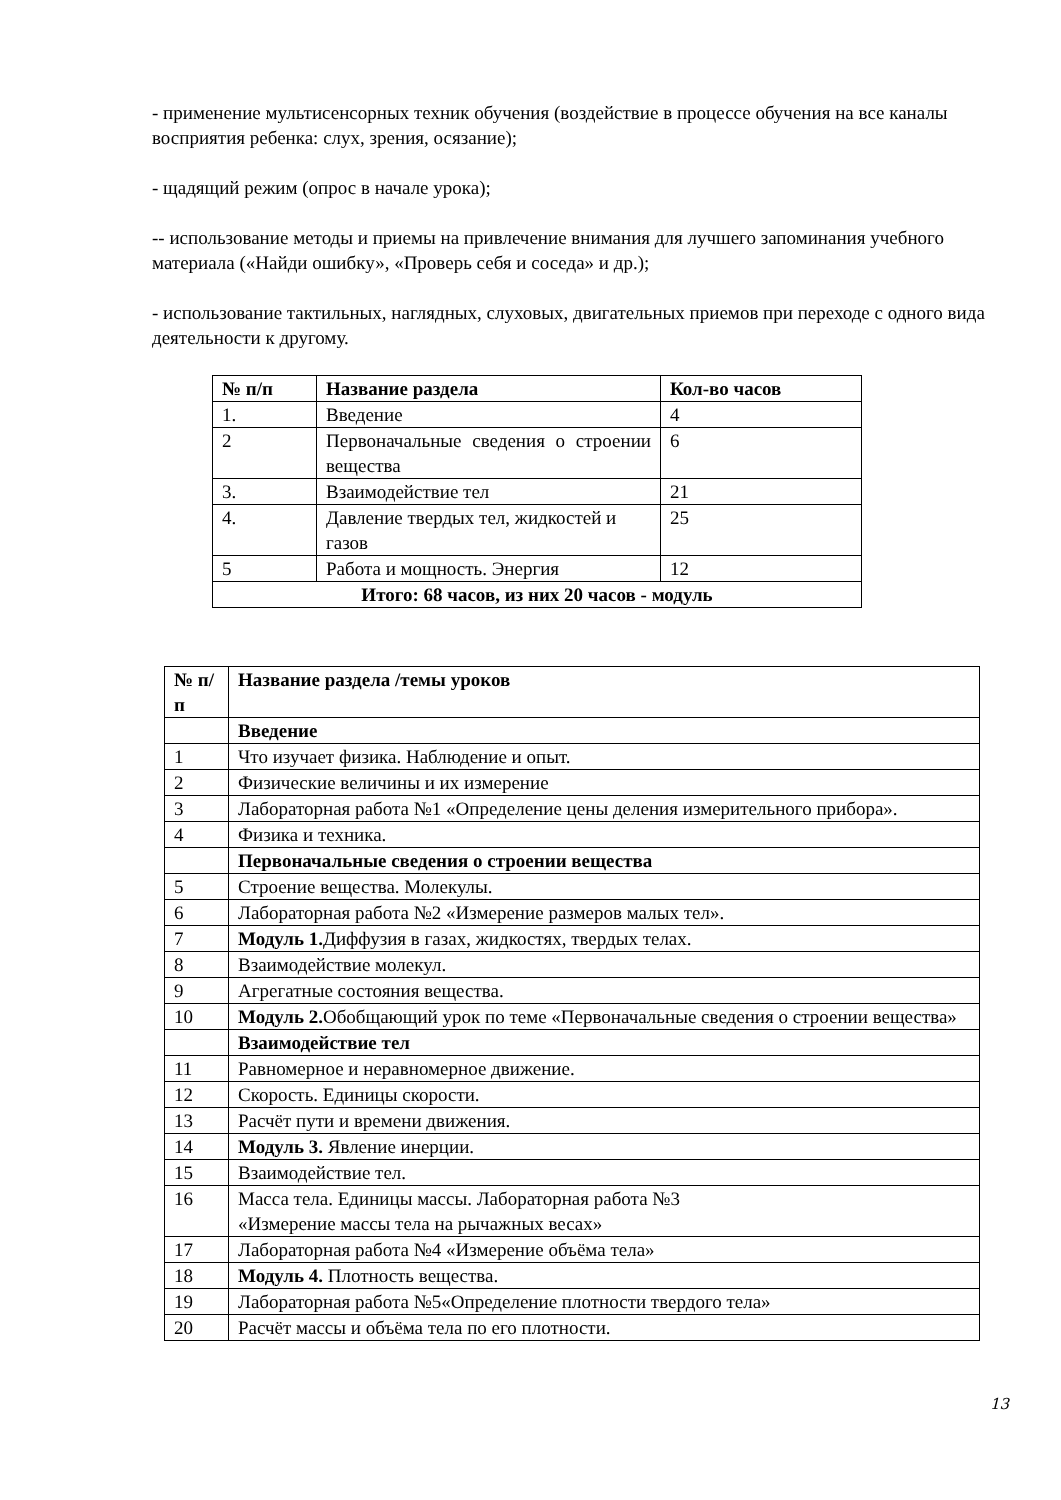- применение мультисенсорных техник обучения (воздействие в процессе обучения на все каналы восприятия ребенка: слух, зрения, осязание);
- щадящий режим (опрос в начале урока);
-- использование методы и приемы на привлечение внимания для лучшего запоминания учебного материала («Найди ошибку», «Проверь себя и соседа» и др.);
- использование тактильных, наглядных, слуховых, двигательных приемов при переходе с одного вида деятельности к другому.
| № п/п | Название раздела | Кол-во часов |
| --- | --- | --- |
| 1. | Введение | 4 |
| 2 | Первоначальные сведения о строении вещества | 6 |
| 3. | Взаимодействие тел | 21 |
| 4. | Давление твердых тел, жидкостей и газов | 25 |
| 5 | Работа и мощность. Энергия | 12 |
| Итого: 68 часов, из них 20 часов - модуль | | |
| № п/п | Название раздела /темы уроков |
| --- | --- |
| | Введение |
| 1 | Что изучает физика. Наблюдение и опыт. |
| 2 | Физические величины и их измерение |
| 3 | Лабораторная работа №1 «Определение цены деления измерительного прибора». |
| 4 | Физика и техника. |
| | Первоначальные сведения о строении вещества |
| 5 | Строение вещества. Молекулы. |
| 6 | Лабораторная работа №2 «Измерение размеров малых тел». |
| 7 | Модуль 1. Диффузия в газах, жидкостях, твердых телах. |
| 8 | Взаимодействие молекул. |
| 9 | Агрегатные состояния вещества. |
| 10 | Модуль 2. Обобщающий урок по теме «Первоначальные сведения о строении вещества» |
| | Взаимодействие тел |
| 11 | Равномерное и неравномерное движение. |
| 12 | Скорость. Единицы скорости. |
| 13 | Расчёт пути и времени движения. |
| 14 | Модуль 3. Явление инерции. |
| 15 | Взаимодействие тел. |
| 16 | Масса тела. Единицы массы. Лабораторная работа №3 «Измерение массы тела на рычажных весах» |
| 17 | Лабораторная работа №4 «Измерение объёма тела» |
| 18 | Модуль 4. Плотность вещества. |
| 19 | Лабораторная работа №5«Определение плотности твердого тела» |
| 20 | Расчёт массы и объёма тела по его плотности. |
13